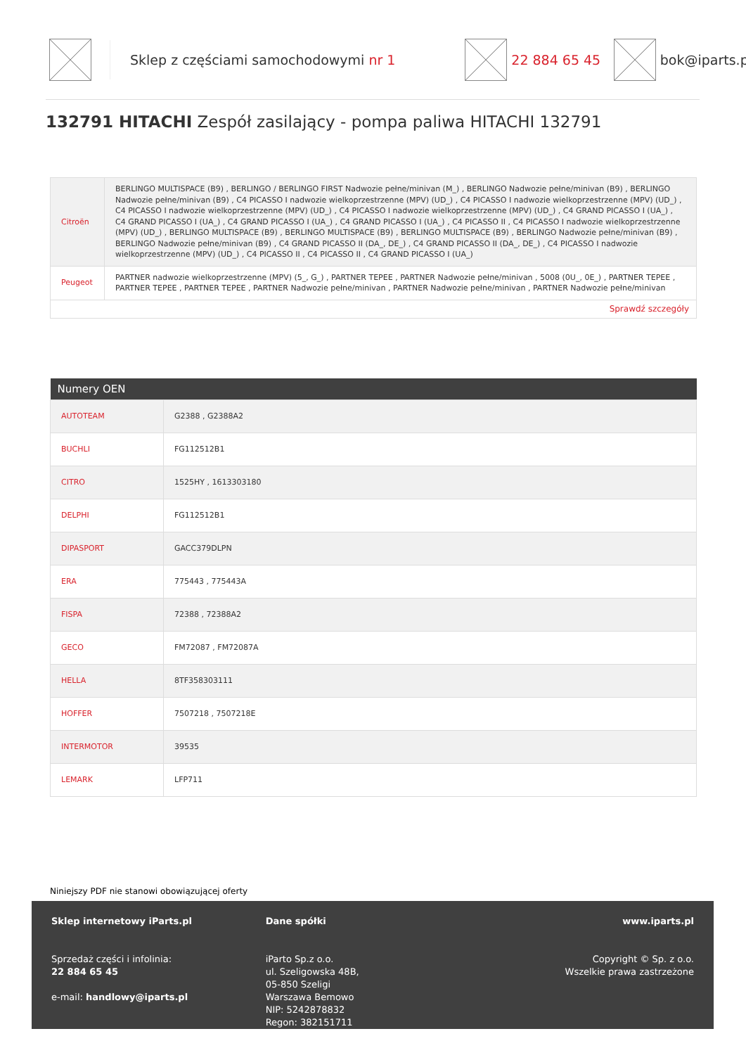Sklep z częściami samochodowymi nr 1 22 884 65 45 bok@iparts.pl
132791 HITACHI Zespół zasilający - pompa paliwa HITACHI 132791
| Citroën | BERLINGO MULTISPACE (B9) , BERLINGO / BERLINGO FIRST Nadwozie pełne/minivan (M_) , BERLINGO Nadwozie pełne/minivan (B9) , BERLINGO Nadwozie pełne/minivan (B9) , C4 PICASSO I nadwozie wielkoprzestrzenne (MPV) (UD_) , C4 PICASSO I nadwozie wielkoprzestrzenne (MPV) (UD_) , C4 PICASSO I nadwozie wielkoprzestrzenne (MPV) (UD_) , C4 PICASSO I nadwozie wielkoprzestrzenne (MPV) (UD_) , C4 GRAND PICASSO I (UA_) , C4 GRAND PICASSO I (UA_) , C4 GRAND PICASSO I (UA_) , C4 GRAND PICASSO I (UA_) , C4 PICASSO II , C4 PICASSO I nadwozie wielkoprzestrzenne (MPV) (UD_) , BERLINGO MULTISPACE (B9) , BERLINGO MULTISPACE (B9) , BERLINGO MULTISPACE (B9) , BERLINGO Nadwozie pełne/minivan (B9) , BERLINGO Nadwozie pełne/minivan (B9) , C4 GRAND PICASSO II (DA_, DE_) , C4 GRAND PICASSO II (DA_, DE_) , C4 PICASSO I nadwozie wielkoprzestrzenne (MPV) (UD_) , C4 PICASSO II , C4 PICASSO II , C4 GRAND PICASSO I (UA_) |
| Peugeot | PARTNER nadwozie wielkoprzestrzenne (MPV) (5_, G_) , PARTNER TEPEE , PARTNER Nadwozie pełne/minivan , 5008 (0U_, 0E_) , PARTNER TEPEE , PARTNER TEPEE , PARTNER TEPEE , PARTNER Nadwozie pełne/minivan , PARTNER Nadwozie pełne/minivan , PARTNER Nadwozie pełne/minivan |
| Sprawdź szczegóły | |
| Numery OEN | |
| --- | --- |
| AUTOTEAM | G2388 , G2388A2 |
| BUCHLI | FG112512B1 |
| CITRO | 1525HY , 1613303180 |
| DELPHI | FG112512B1 |
| DIPASPORT | GACC379DLPN |
| ERA | 775443 , 775443A |
| FISPA | 72388 , 72388A2 |
| GECO | FM72087 , FM72087A |
| HELLA | 8TF358303111 |
| HOFFER | 7507218 , 7507218E |
| INTERMOTOR | 39535 |
| LEMARK | LFP711 |
Niniejszy PDF nie stanowi obowiązującej oferty
Sklep internetowy iParts.pl
Sprzedaż części i infolinia:
22 884 65 45
e-mail: handlowy@iparts.pl
Dane spółki
iParto Sp.z o.o.
ul. Szeligowska 48B,
05-850 Szeligi
Warszawa Bemowo
NIP: 5242878832
Regon: 382151711
www.iparts.pl
Copyright © Sp. z o.o.
Wszelkie prawa zastrzeżone